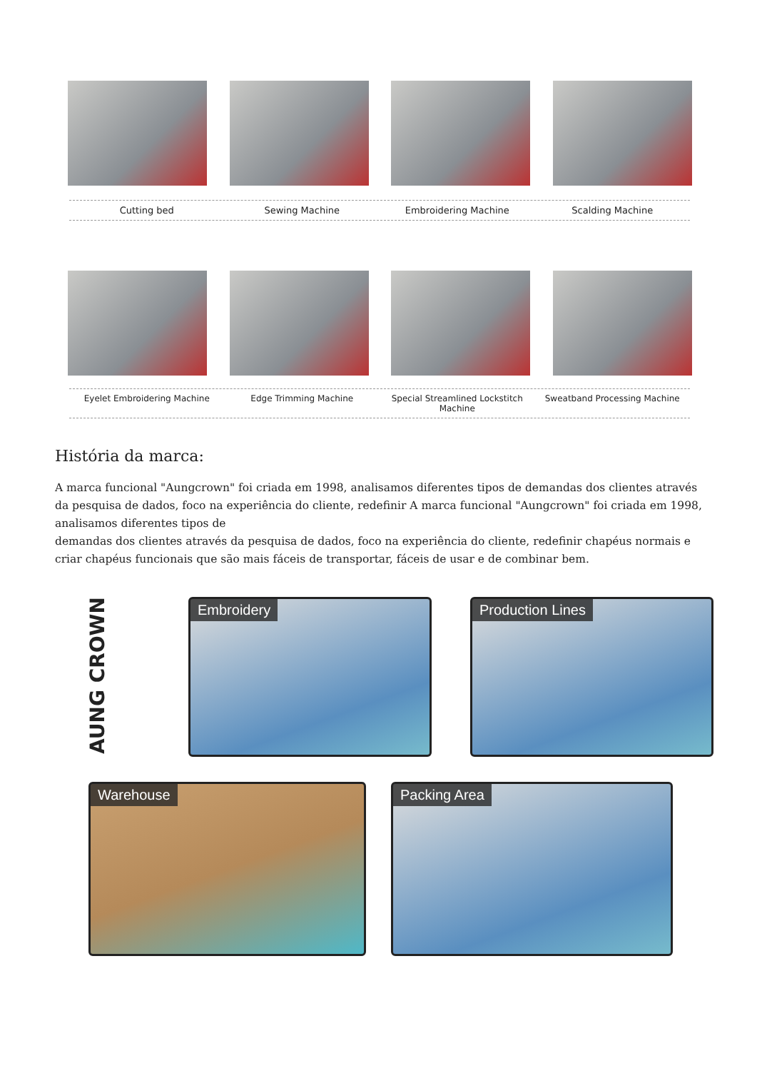Cutting bed Sewing Machine Embroidering Machine Scalding Machine
Eyelet Embroidering Machine Edge Trimming Machine Special Streamlined Lockstitch Machine
Sweatband Processing Machine
História da marca:
A marca funcional "Aungcrown" foi criada em 1998, analisamos diferentes tipos de demandas dos clientes através da pesquisa de dados, foco na experiência do cliente, redefinir A marca funcional "Aungcrown" foi criada em 1998, analisamos diferentes tipos de
demandas dos clientes através da pesquisa de dados, foco na experiência do cliente, redefinir chapéus normais e criar chapéus funcionais que são mais fáceis de transportar, fáceis de usar e de combinar bem.
AUNG CROWN
Embroidery Production Lines
Warehouse Packing Area